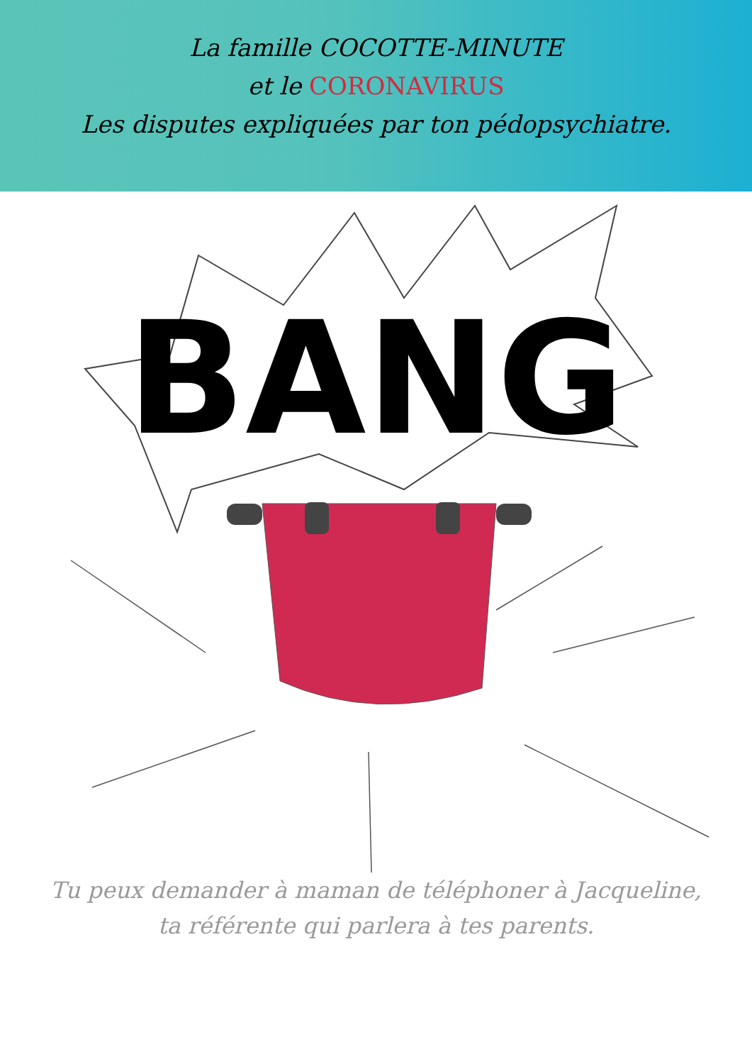La famille COCOTTE-MINUTE
et le CORONAVIRUS
Les disputes expliquées par ton pédopsychiatre.
BANG
Tu peux demander à maman de téléphoner à Jacqueline,
ta référente qui parlera à tes parents.